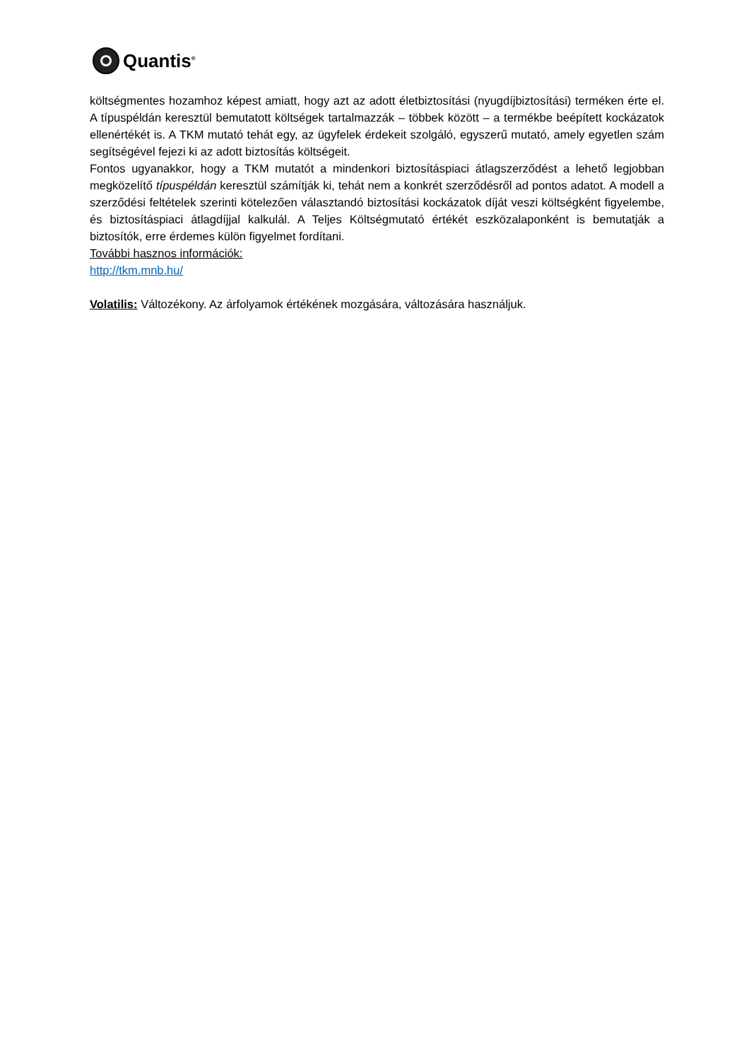Quantis<sup>®</sup>
költségmentes hozamhoz képest amiatt, hogy azt az adott életbiztosítási (nyugdíjbiztosítási) terméken érte el. A típuspéldán keresztül bemutatott költségek tartalmazzák – többek között – a termékbe beépített kockázatok ellenértékét is. A TKM mutató tehát egy, az ügyfelek érdekeit szolgáló, egyszerű mutató, amely egyetlen szám segítségével fejezi ki az adott biztosítás költségeit.
Fontos ugyanakkor, hogy a TKM mutatót a mindenkori biztosításpiaci átlagszerződést a lehető legjobban megközelítő típuspéldán keresztül számítják ki, tehát nem a konkrét szerződésről ad pontos adatot. A modell a szerződési feltételek szerinti kötelezően választandó biztosítási kockázatok díját veszi költségként figyelembe, és biztosításpiaci átlagdíjjal kalkulál. A Teljes Költségmutató értékét eszközalaponként is bemutatják a biztosítók, erre érdemes külön figyelmet fordítani.
További hasznos információk:
http://tkm.mnb.hu/
Volatilis: Változékony. Az árfolyamok értékének mozgására, változására használjuk.